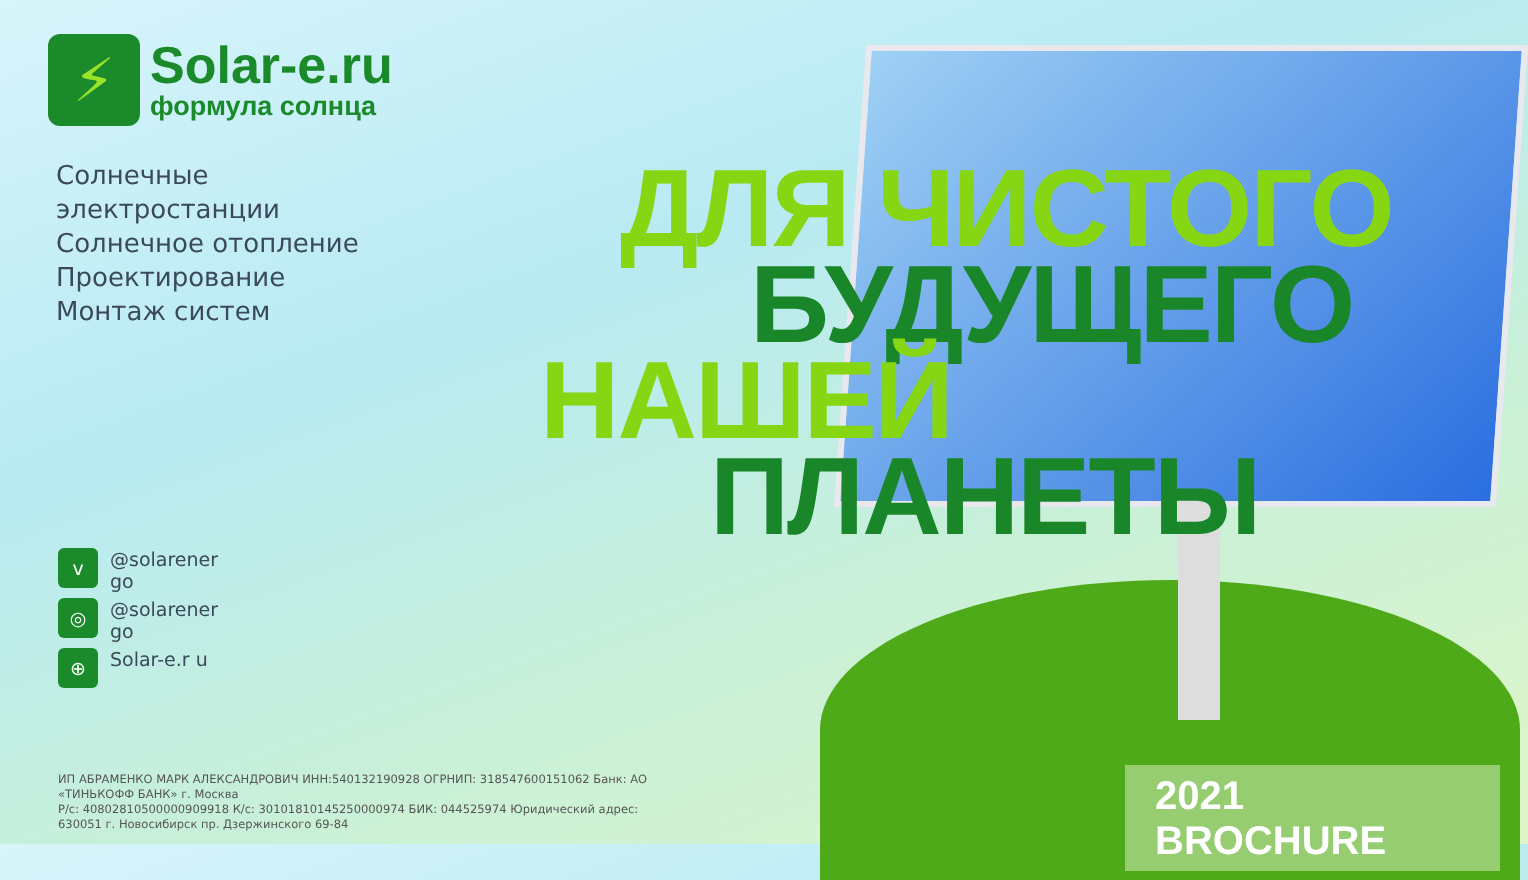⚡
Solar-e.ru
формула солнца
Солнечные
электростанции
Солнечное отопление
Проектирование
Монтаж систем
v @solarener go
◎ @solarener go
⊕ Solar-e.r u
ДЛЯ ЧИСТОГО
БУДУЩЕГО
НАШЕЙ
ПЛАНЕТЫ
2021 BROCHURE
ИП АБРАМЕНКО МАРК АЛЕКСАНДРОВИЧ ИНН:540132190928 ОГРНИП: 318547600151062 Банк: АО «ТИНЬКОФФ БАНК» г. Москва
Р/с: 40802810500000909918 К/с: 30101810145250000974 БИК: 044525974 Юридический адрес: 630051 г. Новосибирск пр. Дзержинского 69-84